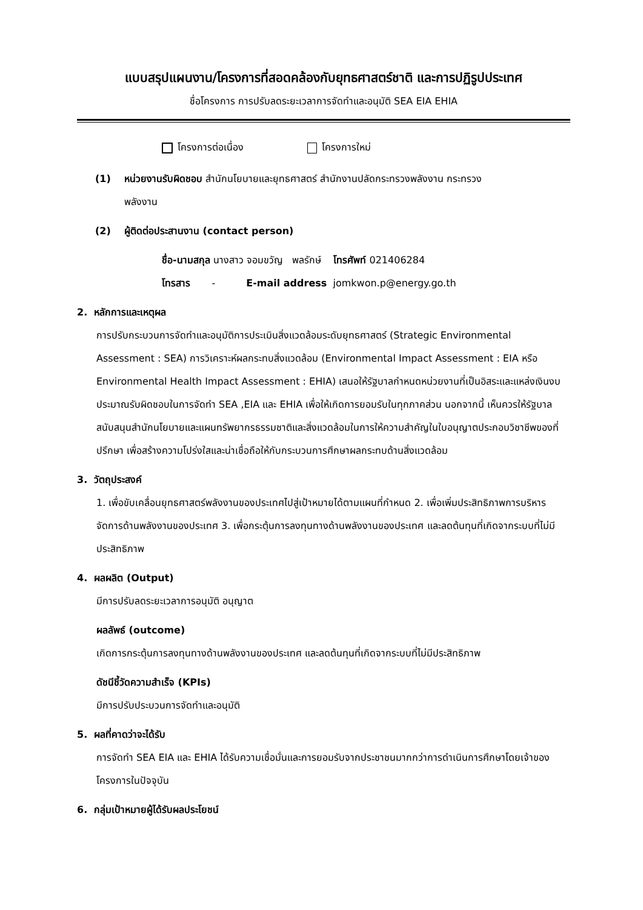แบบสรุปแผนงาน/โครงการที่สอดคล้องกับยุทธศาสตร์ชาติ และการปฏิรูปประเทศ
ชื่อโครงการ การปรับลดระยะเวลาการจัดทำและอนุมัติ SEA EIA EHIA
โครงการต่อเนื่อง โครงการใหม่
(1) หน่วยงานรับผิดชอบ สำนักนโยบายและยุทธศาสตร์ สำนักงานปลัดกระทรวงพลังงาน กระทรวง
พลังงาน
(2) ผู้ติดต่อประสานงาน (contact person)
ชื่อ-นามสกุล นางสาว จอมขวัญ พลรักษ์ โทรศัพท์ 021406284
โทรสาร - E-mail address jomkwon.p@energy.go.th
2. หลักการและเหตุผล
การปรับกระบวนการจัดทำและอนุมัติการประเมินสิ่งแวดล้อมระดับยุทธศาสตร์ (Strategic Environmental Assessment : SEA) การวิเคราะห์ผลกระทบสิ่งแวดล้อม (Environmental Impact Assessment : EIA หรือ Environmental Health Impact Assessment : EHIA) เสนอให้รัฐบาลกำหนดหน่วยงานที่เป็นอิสระและแหล่งเงินงบประมาณรับผิดชอบในการจัดทำ SEA ,EIA และ EHIA เพื่อให้เกิดการยอมรับในทุกภาคส่วน นอกจากนี้ เห็นควรให้รัฐบาลสนับสนุนสำนักนโยบายและแผนทรัพยากรธรรมชาติและสิ่งแวดล้อมในการให้ความสำคัญในใบอนุญาตประกอบวิชาชีพของที่ปรึกษา เพื่อสร้างความโปร่งใสและน่าเชื่อถือให้กับกระบวนการศึกษาผลกระทบด้านสิ่งแวดล้อม
3. วัตถุประสงค์
1. เพื่อขับเคลื่อนยุทธศาสตร์พลังงานของประเทศไปสู่เป้าหมายได้ตามแผนที่กำหนด 2. เพื่อเพิ่มประสิทธิภาพการบริหารจัดการด้านพลังงานของประเทศ 3. เพื่อกระตุ้นการลงทุนทางด้านพลังงานของประเทศ และลดต้นทุนที่เกิดจากระบบที่ไม่มีประสิทธิภาพ
4. ผลผลิต (Output)
มีการปรับลดระยะเวลาการอนุมัติ อนุญาต
ผลลัพธ์ (outcome)
เกิดการกระตุ้นการลงทุนทางด้านพลังงานของประเทศ และลดต้นทุนที่เกิดจากระบบที่ไม่มีประสิทธิภาพ
ดัชนีชี้วัดความสำเร็จ (KPIs)
มีการปรับประบวนการจัดทำและอนุมัติ
5. ผลที่คาดว่าจะได้รับ
การจัดทำ SEA EIA และ EHIA ได้รับความเชื่อมั่นและการยอมรับจากประชาชนมากกว่าการดำเนินการศึกษาโดยเจ้าของโครงการในปัจจุบัน
6. กลุ่มเป้าหมายผู้ได้รับผลประโยชน์